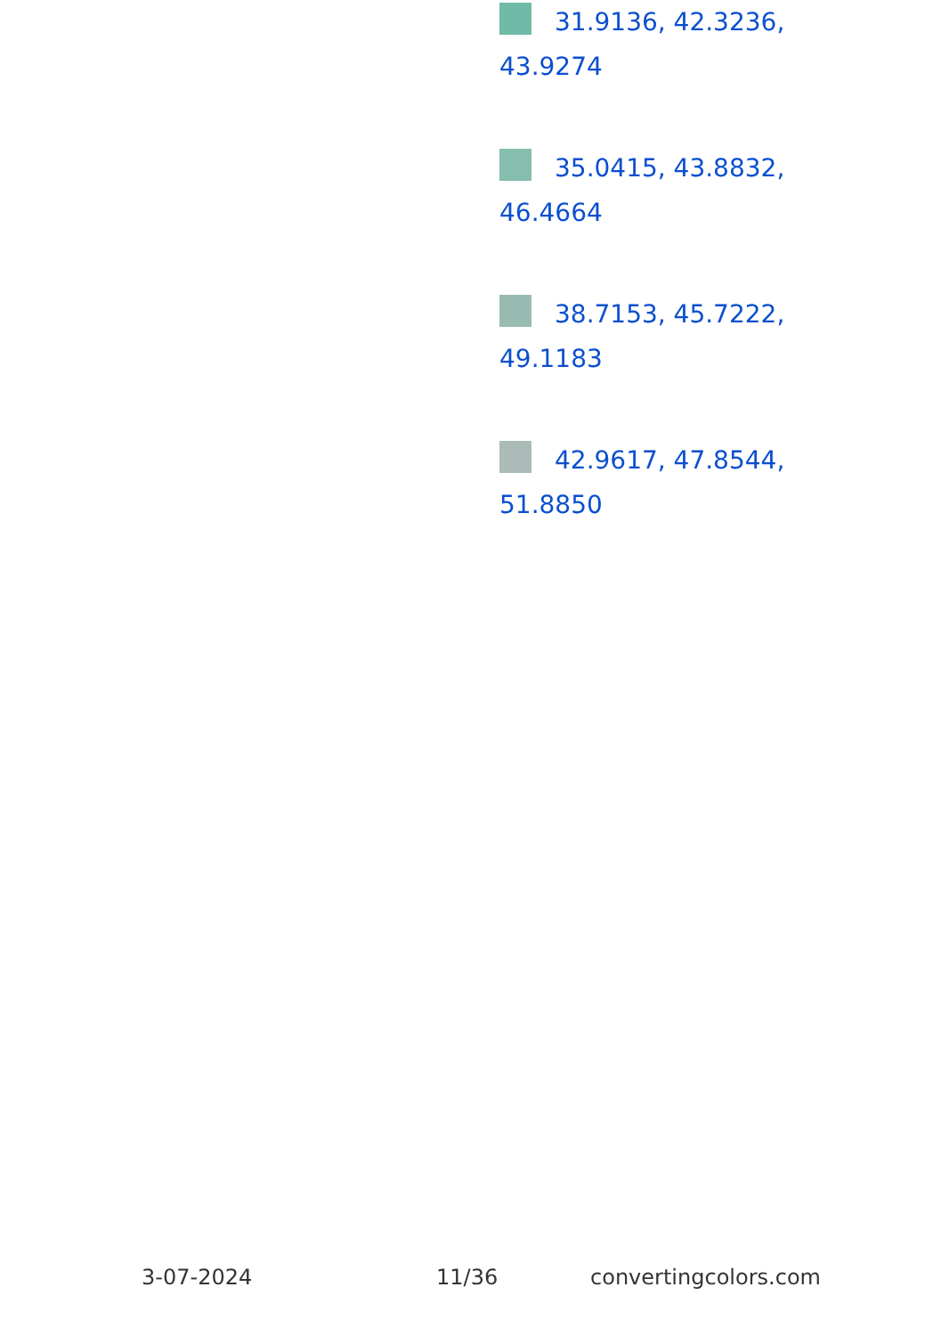31.9136, 42.3236, 43.9274
35.0415, 43.8832, 46.4664
38.7153, 45.7222, 49.1183
42.9617, 47.8544, 51.8850
3-07-2024 11/36 convertingcolors.com